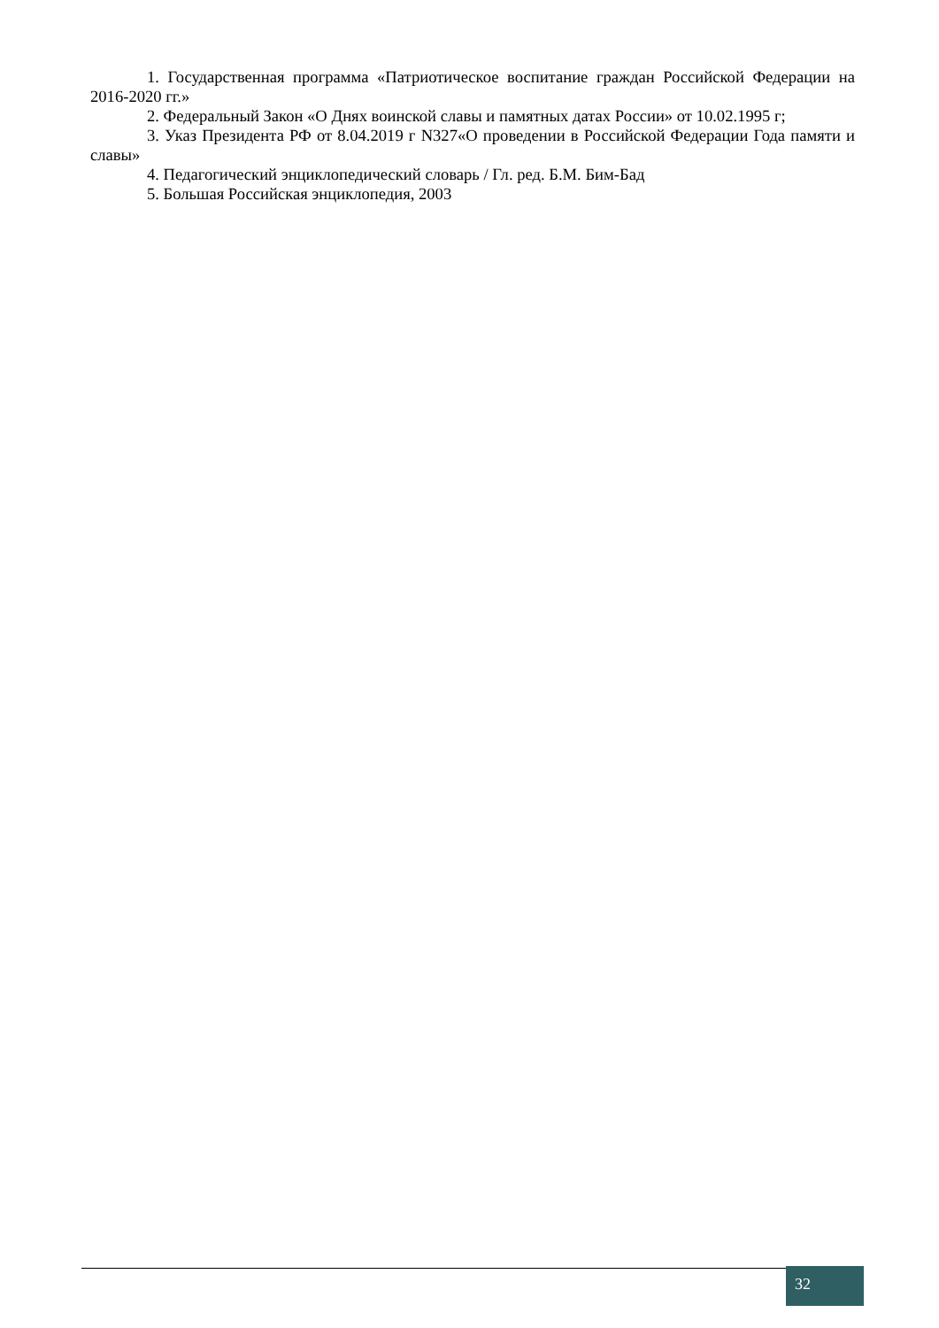1. Государственная программа «Патриотическое воспитание граждан Российской Федерации на 2016-2020 гг.»
2. Федеральный Закон «О Днях воинской славы и памятных датах России» от 10.02.1995 г;
3. Указ Президента РФ от 8.04.2019 г N327«О проведении в Российской Федерации Года памяти и славы»
4. Педагогический энциклопедический словарь / Гл. ред. Б.М. Бим-Бад
5. Большая Российская энциклопедия, 2003
32